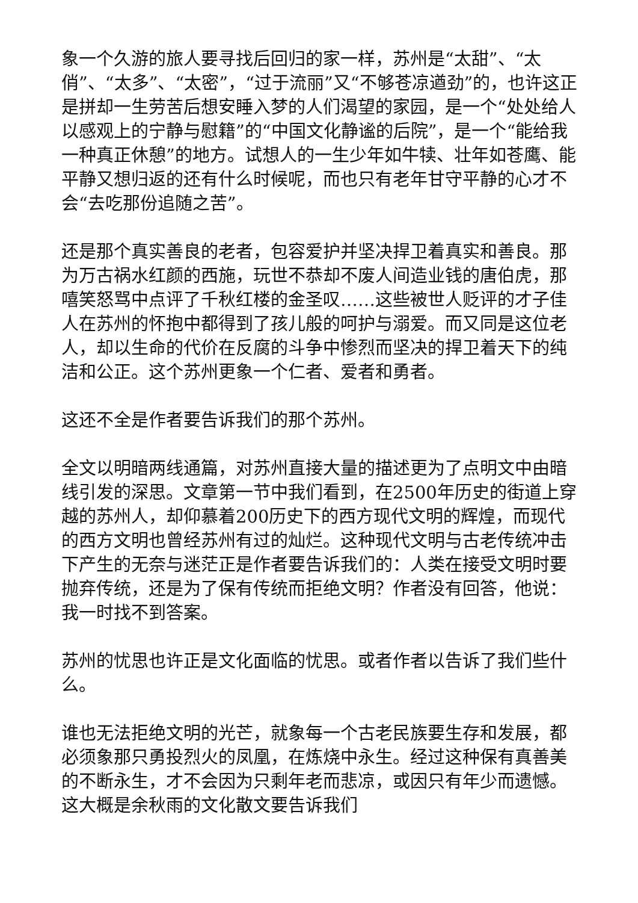象一个久游的旅人要寻找后回归的家一样，苏州是“太甜”、“太俏”、“太多”、“太密”，“过于流丽”又“不够苍凉遒劲”的，也许这正是拼却一生劳苦后想安睡入梦的人们渴望的家园，是一个“处处给人以感观上的宁静与慰籍”的“中国文化静谧的后院”，是一个“能给我一种真正休憩”的地方。试想人的一生少年如牛犊、壮年如苍鹰、能平静又想归返的还有什么时候呢，而也只有老年甘守平静的心才不会“去吃那份追随之苦”。
还是那个真实善良的老者，包容爱护并坚决捍卫着真实和善良。那为万古祸水红颜的西施，玩世不恭却不废人间造业钱的唐伯虎，那嘻笑怒骂中点评了千秋红楼的金圣叹……这些被世人贬评的才子佳人在苏州的怀抱中都得到了孩儿般的呵护与溺爱。而又同是这位老人，却以生命的代价在反腐的斗争中惨烈而坚决的捍卫着天下的纯洁和公正。这个苏州更象一个仁者、爱者和勇者。
这还不全是作者要告诉我们的那个苏州。
全文以明暗两线通篇，对苏州直接大量的描述更为了点明文中由暗线引发的深思。文章第一节中我们看到，在2500年历史的街道上穿越的苏州人，却仰慕着200历史下的西方现代文明的辉煌，而现代的西方文明也曾经苏州有过的灿烂。这种现代文明与古老传统冲击下产生的无奈与迷茫正是作者要告诉我们的：人类在接受文明时要抛弃传统，还是为了保有传统而拒绝文明？作者没有回答，他说：我一时找不到答案。
苏州的忧思也许正是文化面临的忧思。或者作者以告诉了我们些什么。
谁也无法拒绝文明的光芒，就象每一个古老民族要生存和发展，都必须象那只勇投烈火的凤凰，在炼烧中永生。经过这种保有真善美的不断永生，才不会因为只剩年老而悲凉，或因只有年少而遗憾。这大概是余秋雨的文化散文要告诉我们